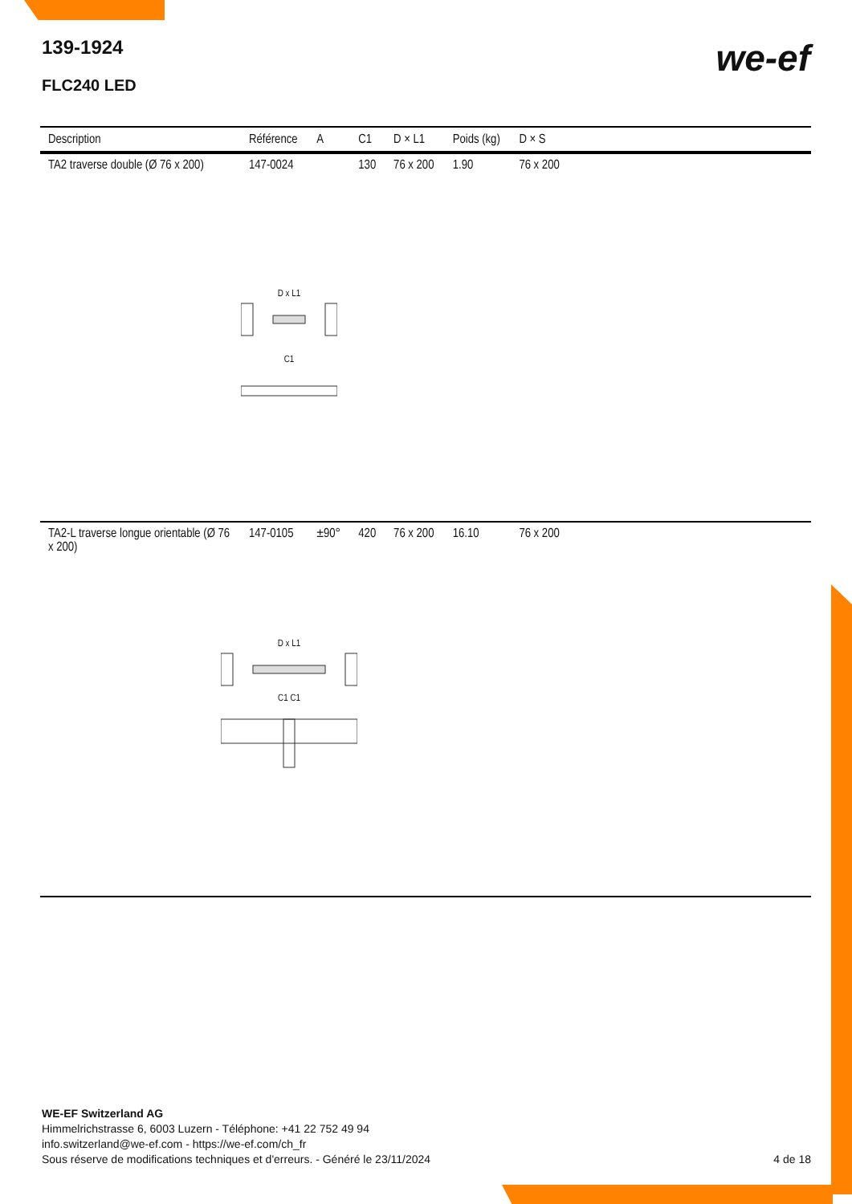139-1924
FLC240 LED
we-ef
| Description | Référence | A | C1 | D × L1 | Poids (kg) | D × S | |
| --- | --- | --- | --- | --- | --- | --- | --- |
| TA2 traverse double (Ø 76 x 200) | 147-0024 | | 130 | 76 x 200 | 1.90 | 76 x 200 | |
| D x L1 C1 | | | | | | | |
| TA2-L traverse longue orientable (Ø 76 x 200) | 147-0105 | ±90° | 420 | 76 x 200 | 16.10 | 76 x 200 | |
| D x L1 C1 C1 | | | | | | | |
WE-EF Switzerland AG
Himmelrichstrasse 6, 6003 Luzern - Téléphone: +41 22 752 49 94
info.switzerland@we-ef.com - https://we-ef.com/ch_fr
Sous réserve de modifications techniques et d'erreurs. - Généré le 23/11/2024
4 de 18